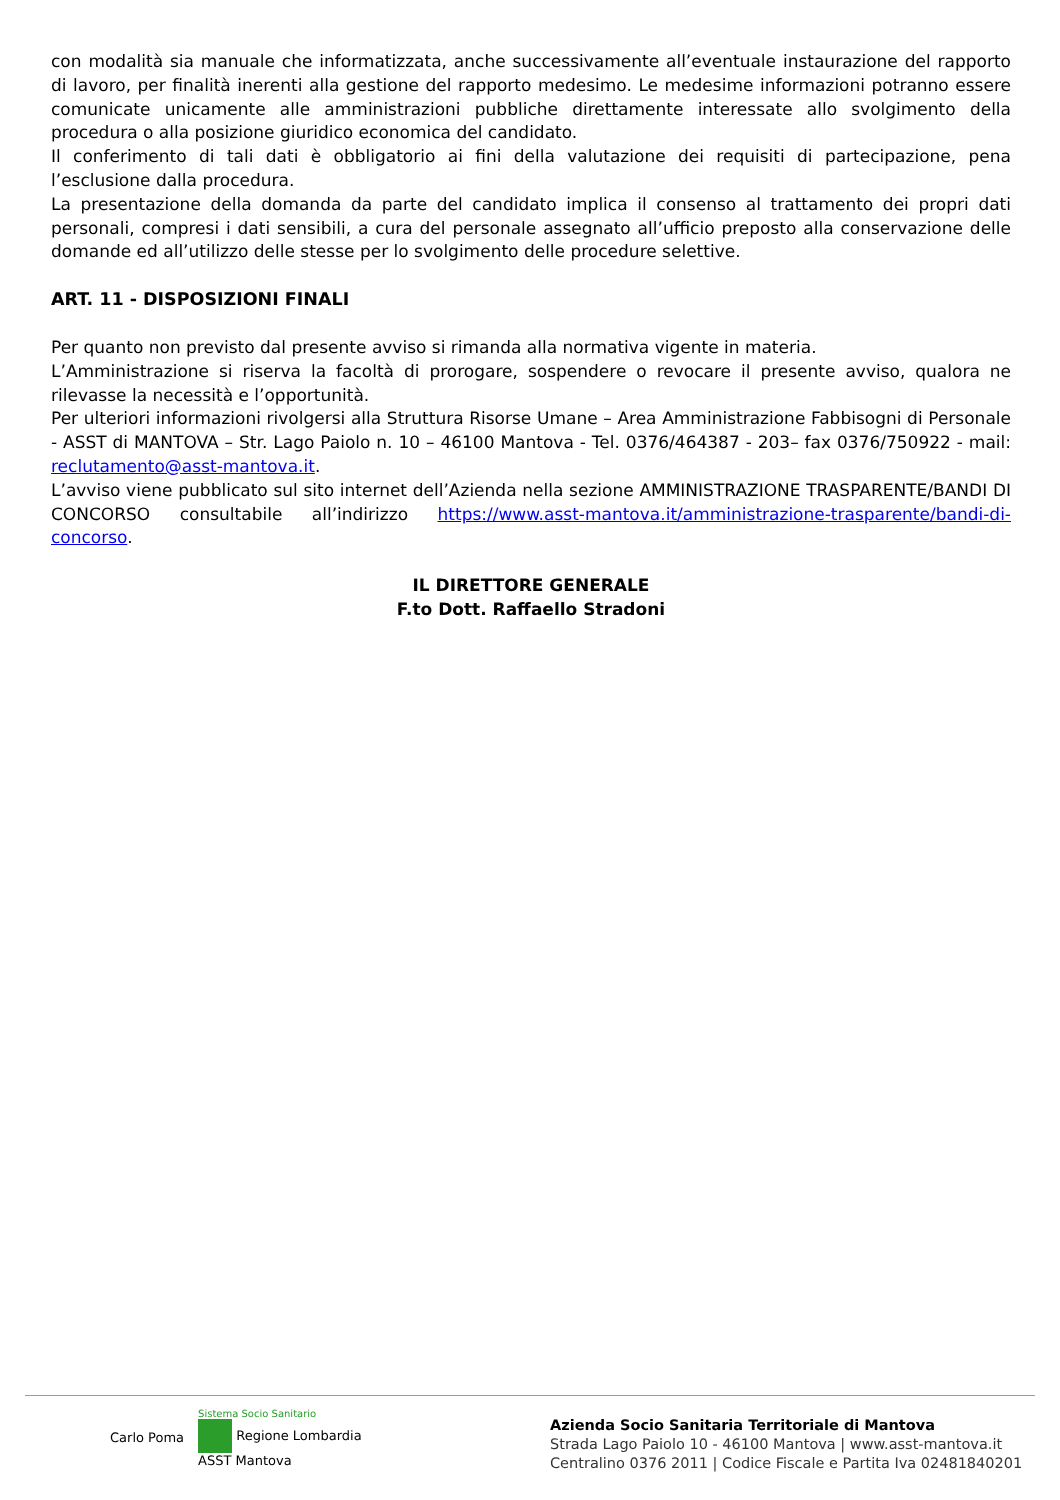con modalità sia manuale che informatizzata, anche successivamente all’eventuale instaurazione del rapporto di lavoro, per finalità inerenti alla gestione del rapporto medesimo. Le medesime informazioni potranno essere comunicate unicamente alle amministrazioni pubbliche direttamente interessate allo svolgimento della procedura o alla posizione giuridico economica del candidato.
Il conferimento di tali dati è obbligatorio ai fini della valutazione dei requisiti di partecipazione, pena l’esclusione dalla procedura.
La presentazione della domanda da parte del candidato implica il consenso al trattamento dei propri dati personali, compresi i dati sensibili, a cura del personale assegnato all’ufficio preposto alla conservazione delle domande ed all’utilizzo delle stesse per lo svolgimento delle procedure selettive.
ART. 11 - DISPOSIZIONI FINALI
Per quanto non previsto dal presente avviso si rimanda alla normativa vigente in materia.
L’Amministrazione si riserva la facoltà di prorogare, sospendere o revocare il presente avviso, qualora ne rilevasse la necessità e l’opportunità.
Per ulteriori informazioni rivolgersi alla Struttura Risorse Umane – Area Amministrazione Fabbisogni di Personale - ASST di MANTOVA – Str. Lago Paiolo n. 10 – 46100 Mantova - Tel. 0376/464387 - 203– fax 0376/750922 - mail: reclutamento@asst-mantova.it.
L’avviso viene pubblicato sul sito internet dell’Azienda nella sezione AMMINISTRAZIONE TRASPARENTE/BANDI DI CONCORSO consultabile all’indirizzo https://www.asst-mantova.it/amministrazione-trasparente/bandi-di-concorso.
IL DIRETTORE GENERALE
F.to Dott. Raffaello Stradoni
Carlo Poma
Sistema Socio Sanitario
Regione Lombardia
ASST Mantova
Azienda Socio Sanitaria Territoriale di Mantova
Strada Lago Paiolo 10 - 46100 Mantova | www.asst-mantova.it
Centralino 0376 2011 | Codice Fiscale e Partita Iva 02481840201